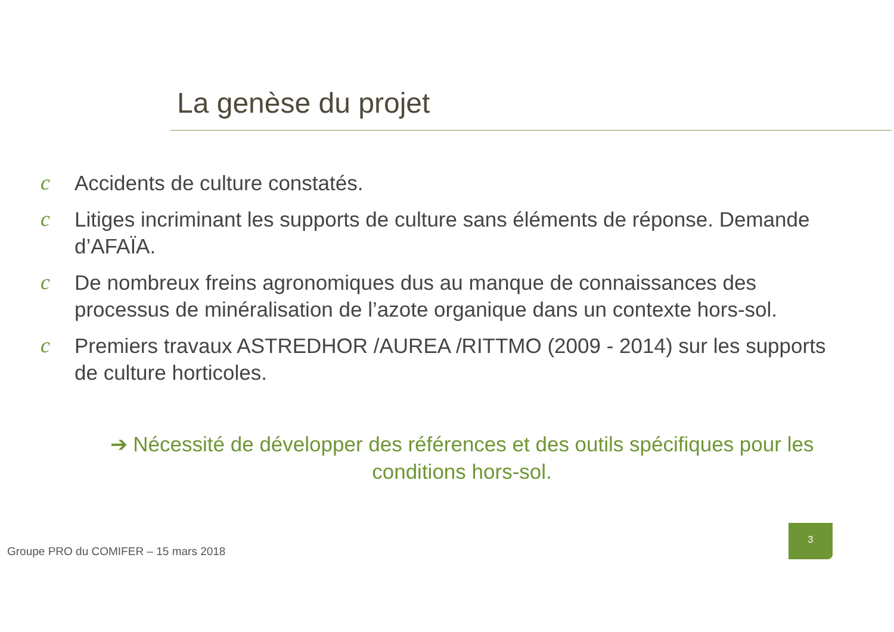La genèse du projet
c Accidents de culture constatés.
c Litiges incriminant les supports de culture sans éléments de réponse. Demande d’AFAÏA.
c De nombreux freins agronomiques dus au manque de connaissances des processus de minéralisation de l’azote organique dans un contexte hors-sol.
c Premiers travaux ASTREDHOR /AUREA /RITTMO (2009 - 2014) sur les supports de culture horticoles.
➔ Nécessité de développer des références et des outils spécifiques pour les conditions hors-sol.
Groupe PRO du COMIFER – 15 mars 2018
3